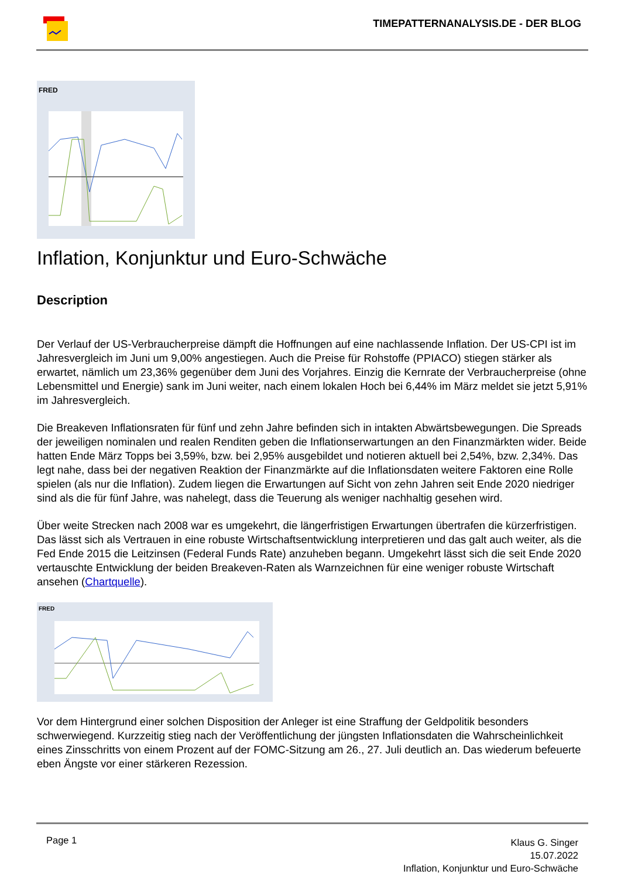TIMEPATTERNANALYSIS.DE - DER BLOG
FRED
Inflation, Konjunktur und Euro-Schwäche
Description
Der Verlauf der US-Verbraucherpreise dämpft die Hoffnungen auf eine nachlassende Inflation. Der US-CPI ist im Jahresvergleich im Juni um 9,00% angestiegen. Auch die Preise für Rohstoffe (PPIACO) stiegen stärker als erwartet, nämlich um 23,36% gegenüber dem Juni des Vorjahres. Einzig die Kernrate der Verbraucherpreise (ohne Lebensmittel und Energie) sank im Juni weiter, nach einem lokalen Hoch bei 6,44% im März meldet sie jetzt 5,91% im Jahresvergleich.
Die Breakeven Inflationsraten für fünf und zehn Jahre befinden sich in intakten Abwärtsbewegungen. Die Spreads der jeweiligen nominalen und realen Renditen geben die Inflationserwartungen an den Finanzmärkten wider. Beide hatten Ende März Topps bei 3,59%, bzw. bei 2,95% ausgebildet und notieren aktuell bei 2,54%, bzw. 2,34%. Das legt nahe, dass bei der negativen Reaktion der Finanzmärkte auf die Inflationsdaten weitere Faktoren eine Rolle spielen (als nur die Inflation). Zudem liegen die Erwartungen auf Sicht von zehn Jahren seit Ende 2020 niedriger sind als die für fünf Jahre, was nahelegt, dass die Teuerung als weniger nachhaltig gesehen wird.
Über weite Strecken nach 2008 war es umgekehrt, die längerfristigen Erwartungen übertrafen die kürzerfristigen. Das lässt sich als Vertrauen in eine robuste Wirtschaftsentwicklung interpretieren und das galt auch weiter, als die Fed Ende 2015 die Leitzinsen (Federal Funds Rate) anzuheben begann. Umgekehrt lässt sich die seit Ende 2020 vertauschte Entwicklung der beiden Breakeven-Raten als Warnzeichnen für eine weniger robuste Wirtschaft ansehen (Chartquelle).
FRED
Vor dem Hintergrund einer solchen Disposition der Anleger ist eine Straffung der Geldpolitik besonders schwerwiegend. Kurzzeitig stieg nach der Veröffentlichung der jüngsten Inflationsdaten die Wahrscheinlichkeit eines Zinsschritts von einem Prozent auf der FOMC-Sitzung am 26., 27. Juli deutlich an. Das wiederum befeuerte eben Ängste vor einer stärkeren Rezession.
Page 1
Klaus G. Singer
15.07.2022
Inflation, Konjunktur und Euro-Schwäche